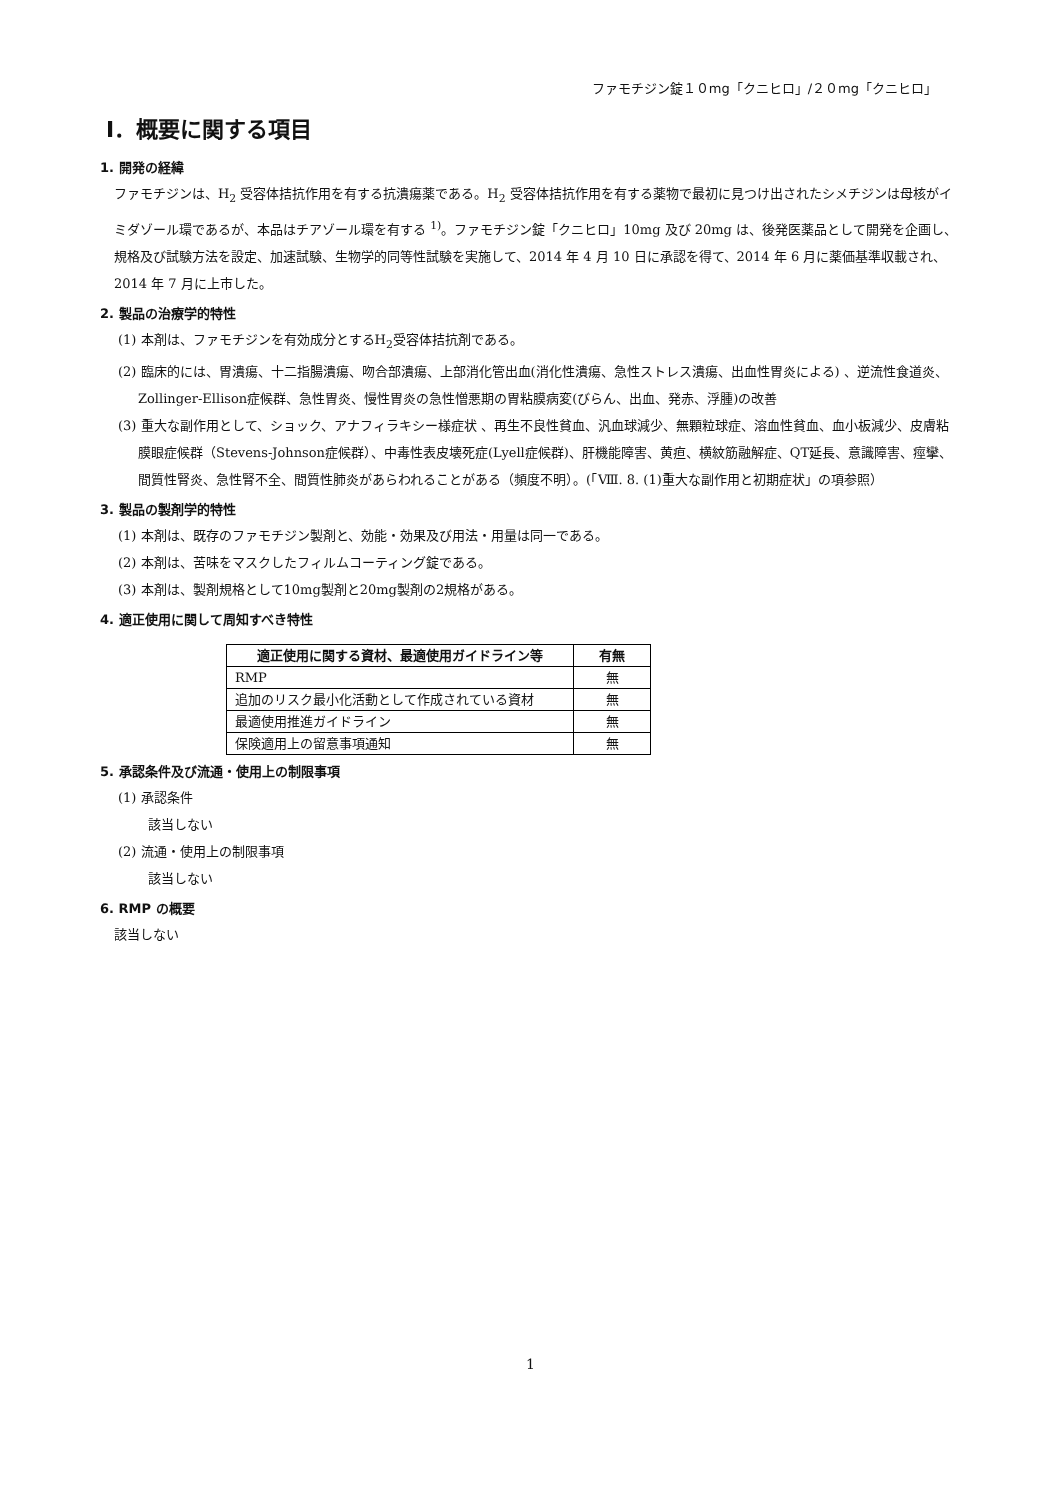ファモチジン錠１０mg「クニヒロ」/２０mg「クニヒロ」
Ⅰ．概要に関する項目
1. 開発の経緯
ファモチジンは、H<sub>2</sub> 受容体拮抗作用を有する抗潰瘍薬である。H<sub>2</sub> 受容体拮抗作用を有する薬物で最初に見つけ出されたシメチジンは母核がイミダゾール環であるが、本品はチアゾール環を有する <sup>1)</sup>。ファモチジン錠「クニヒロ」10mg 及び 20mg は、後発医薬品として開発を企画し、規格及び試験方法を設定、加速試験、生物学的同等性試験を実施して、2014 年 4 月 10 日に承認を得て、2014 年 6 月に薬価基準収載され、2014 年 7 月に上市した。
2. 製品の治療学的特性
(1) 本剤は、ファモチジンを有効成分とするH<sub>2</sub>受容体拮抗剤である。
(2) 臨床的には、胃潰瘍、十二指腸潰瘍、吻合部潰瘍、上部消化管出血(消化性潰瘍、急性ストレス潰瘍、出血性胃炎による) 、逆流性食道炎、Zollinger-Ellison症候群、急性胃炎、慢性胃炎の急性憎悪期の胃粘膜病変(びらん、出血、発赤、浮腫)の改善
(3) 重大な副作用として、ショック、アナフィラキシー様症状 、再生不良性貧血、汎血球減少、無顆粒球症、溶血性貧血、血小板減少、皮膚粘膜眼症候群（Stevens-Johnson症候群）、中毒性表皮壊死症(Lyell症候群)、肝機能障害、黄疸、横紋筋融解症、QT延長、意識障害、痙攣、間質性腎炎、急性腎不全、間質性肺炎があらわれることがある（頻度不明）。(「Ⅷ. 8. (1)重大な副作用と初期症状」の項参照）
3. 製品の製剤学的特性
(1) 本剤は、既存のファモチジン製剤と、効能・効果及び用法・用量は同一である。
(2) 本剤は、苦味をマスクしたフィルムコーティング錠である。
(3) 本剤は、製剤規格として10mg製剤と20mg製剤の2規格がある。
4. 適正使用に関して周知すべき特性
| 適正使用に関する資材、最適使用ガイドライン等 | 有無 |
| --- | --- |
| RMP | 無 |
| 追加のリスク最小化活動として作成されている資材 | 無 |
| 最適使用推進ガイドライン | 無 |
| 保険適用上の留意事項通知 | 無 |
5. 承認条件及び流通・使用上の制限事項
(1) 承認条件
該当しない
(2) 流通・使用上の制限事項
該当しない
6. RMP の概要
該当しない
1